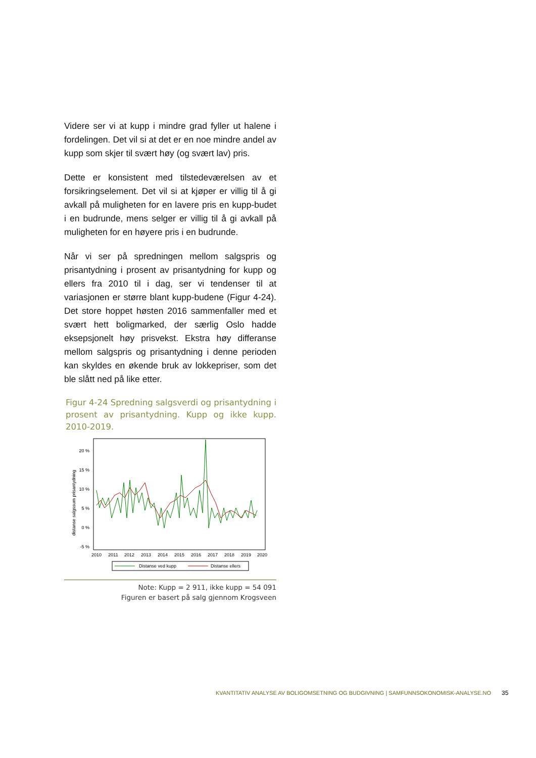Videre ser vi at kupp i mindre grad fyller ut halene i fordelingen. Det vil si at det er en noe mindre andel av kupp som skjer til svært høy (og svært lav) pris.
Dette er konsistent med tilstedeværelsen av et forsikringselement. Det vil si at kjøper er villig til å gi avkall på muligheten for en lavere pris en kupp-budet i en budrunde, mens selger er villig til å gi avkall på muligheten for en høyere pris i en budrunde.
Når vi ser på spredningen mellom salgspris og prisantydning i prosent av prisantydning for kupp og ellers fra 2010 til i dag, ser vi tendenser til at variasjonen er større blant kupp-budene (Figur 4-24). Det store hoppet høsten 2016 sammenfaller med et svært hett boligmarked, der særlig Oslo hadde eksepsjonelt høy prisvekst. Ekstra høy differanse mellom salgspris og prisantydning i denne perioden kan skyldes en økende bruk av lokkepriser, som det ble slått ned på like etter.
Figur 4-24 Spredning salgsverdi og prisantydning i prosent av prisantydning. Kupp og ikke kupp. 2010-2019.
distanse salgssum prisantydning
20 %
15 %
10 %
5 %
0 %
-5 %
2010
2011
2012
2013
2014
2015
2016
2017
2018
2019
2020
Distanse ved kupp
Distanse ellers
Note: Kupp = 2 911, ikke kupp = 54 091
Figuren er basert på salg gjennom Krogsveen
KVANTITATIV ANALYSE AV BOLIGOMSETNING OG BUDGIVNING | SAMFUNNSOKONOMISK-ANALYSE.NO
35